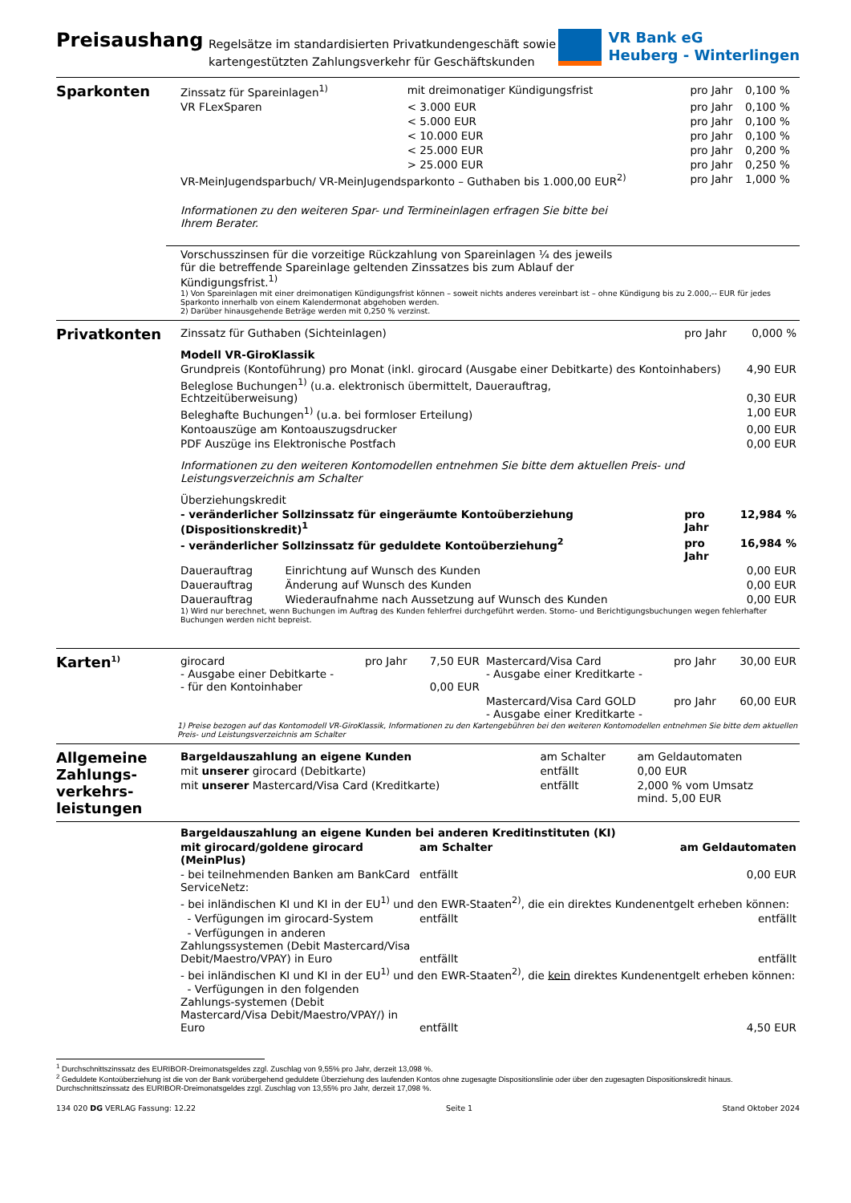Preisaushang
Regelsätze im standardisierten Privatkundengeschäft sowie
kartengestützten Zahlungsverkehr für Geschäftskunden
VR Bank eG
Heuberg - Winterlingen
Sparkonten
| Zinssatz für Spareinlagen<sup>1)</sup> | mit dreimonatiger Kündigungsfrist | pro Jahr | 0,100 % |
| VR FLexSparen | < 3.000 EUR | pro Jahr | 0,100 % |
| | < 5.000 EUR | pro Jahr | 0,100 % |
| | < 10.000 EUR | pro Jahr | 0,100 % |
| | < 25.000 EUR | pro Jahr | 0,200 % |
| | > 25.000 EUR | pro Jahr | 0,250 % |
| VR-MeinJugendsparbuch/ VR-MeinJugendsparkonto – Guthaben bis 1.000,00 EUR<sup>2)</sup> | | pro Jahr | 1,000 % |
Informationen zu den weiteren Spar- und Termineinlagen erfragen Sie bitte bei Ihrem Berater.
Vorschusszinsen für die vorzeitige Rückzahlung von Spareinlagen ¼ des jeweils für die betreffende Spareinlage geltenden Zinssatzes bis zum Ablauf der Kündigungsfrist.<sup>1)</sup>
1) Von Spareinlagen mit einer dreimonatigen Kündigungsfrist können – soweit nichts anderes vereinbart ist – ohne Kündigung bis zu 2.000,-- EUR für jedes Sparkonto innerhalb von einem Kalendermonat abgehoben werden.
2) Darüber hinausgehende Beträge werden mit 0,250 % verzinst.
Privatkonten
| Zinssatz für Guthaben (Sichteinlagen) | | pro Jahr | 0,000 % |
| Modell VR-GiroKlassik | | | |
| Grundpreis (Kontoführung) pro Monat (inkl. girocard (Ausgabe einer Debitkarte) des Kontoinhabers) | | | 4,90 EUR |
| Beleglose Buchungen<sup>1)</sup> (u.a. elektronisch übermittelt, Dauerauftrag, Echtzeitüberweisung) | | | 0,30 EUR |
| Beleghafte Buchungen<sup>1)</sup> (u.a. bei formloser Erteilung) | | | 1,00 EUR |
| Kontoauszüge am Kontoauszugsdrucker | | | 0,00 EUR |
| PDF Auszüge ins Elektronische Postfach | | | 0,00 EUR |
| Informationen zu den weiteren Kontomodellen entnehmen Sie bitte dem aktuellen Preis- und Leistungsverzeichnis am Schalter | | | |
| Überziehungskredit | | | |
| - veränderlicher Sollzinssatz für eingeräumte Kontoüberziehung (Dispositionskredit)<sup>1</sup> | | pro Jahr | 12,984 % |
| - veränderlicher Sollzinssatz für geduldete Kontoüberziehung<sup>2</sup> | | pro Jahr | 16,984 % |
| Dauerauftrag | Einrichtung auf Wunsch des Kunden | | 0,00 EUR |
| Dauerauftrag | Änderung auf Wunsch des Kunden | | 0,00 EUR |
| Dauerauftrag | Wiederaufnahme nach Aussetzung auf Wunsch des Kunden | | 0,00 EUR |
1) Wird nur berechnet, wenn Buchungen im Auftrag des Kunden fehlerfrei durchgeführt werden. Storno- und Berichtigungsbuchungen wegen fehlerhafter Buchungen werden nicht bepreist.
Karten<sup>1)</sup>
| girocard - Ausgabe einer Debitkarte - - für den Kontoinhaber | pro Jahr | 7,50 EUR 0,00 EUR | Mastercard/Visa Card - Ausgabe einer Kreditkarte - | pro Jahr | 30,00 EUR |
| | | | Mastercard/Visa Card GOLD - Ausgabe einer Kreditkarte - | pro Jahr | 60,00 EUR |
1) Preise bezogen auf das Kontomodell VR-GiroKlassik, Informationen zu den Kartengebühren bei den weiteren Kontomodellen entnehmen Sie bitte dem aktuellen Preis- und Leistungsverzeichnis am Schalter
Allgemeine Zahlungs-verkehrs-leistungen
| Bargeldauszahlung an eigene Kunden | am Schalter | am Geldautomaten |
| mit unserer girocard (Debitkarte) | entfällt | 0,00 EUR |
| mit unserer Mastercard/Visa Card (Kreditkarte) | entfällt | 2,000 % vom Umsatz mind. 5,00 EUR |
| Bargeldauszahlung an eigene Kunden bei anderen Kreditinstituten (KI) | | |
| mit girocard/goldene girocard (MeinPlus) | am Schalter | am Geldautomaten |
| - bei teilnehmenden Banken am BankCard ServiceNetz: | entfällt | 0,00 EUR |
| - bei inländischen KI und KI in der EU<sup>1)</sup> und den EWR-Staaten<sup>2)</sup>, die ein direktes Kundenentgelt erheben können: | | |
| - Verfügungen im girocard-System | entfällt | entfällt |
| - Verfügungen in anderen Zahlungssystemen (Debit Mastercard/Visa Debit/Maestro/VPAY) in Euro | entfällt | entfällt |
| - bei inländischen KI und KI in der EU<sup>1)</sup> und den EWR-Staaten<sup>2)</sup>, die kein direktes Kundenentgelt erheben können: | | |
| - Verfügungen in den folgenden Zahlungs-systemen (Debit Mastercard/Visa Debit/Maestro/VPAY/) in Euro | entfällt | 4,50 EUR |
<sup>1</sup> Durchschnittszinssatz des EURIBOR-Dreimonatsgeldes zzgl. Zuschlag von 9,55% pro Jahr, derzeit 13,098 %.
<sup>2</sup> Geduldete Kontoüberziehung ist die von der Bank vorübergehend geduldete Überziehung des laufenden Kontos ohne zugesagte Dispositionslinie oder über den zugesagten Dispositionskredit hinaus. Durchschnittszinssatz des EURIBOR-Dreimonatsgeldes zzgl. Zuschlag von 13,55% pro Jahr, derzeit 17,098 %.
134 020 DG VERLAG Fassung: 12.22 Seite 1 Stand Oktober 2024